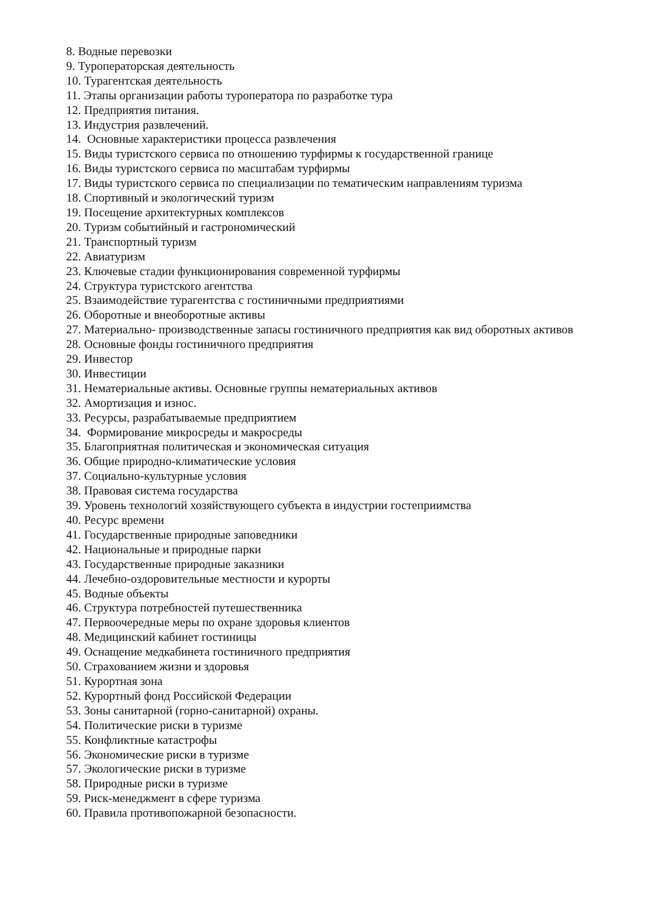8. Водные перевозки
9. Туроператорская деятельность
10. Турагентская деятельность
11. Этапы организации работы туроператора по разработке тура
12. Предприятия питания.
13. Индустрия развлечений.
14. Основные характеристики процесса развлечения
15. Виды туристского сервиса по отношению турфирмы к государственной границе
16. Виды туристского сервиса по масштабам турфирмы
17. Виды туристского сервиса по специализации по тематическим направлениям туризма
18. Спортивный и экологический туризм
19. Посещение архитектурных комплексов
20. Туризм событийный и гастрономический
21. Транспортный туризм
22. Авиатуризм
23. Ключевые стадии функционирования современной турфирмы
24. Структура туристского агентства
25. Взаимодействие турагентства с гостиничными предприятиями
26. Оборотные и внеоборотные активы
27. Материально- производственные запасы гостиничного предприятия как вид оборотных активов
28. Основные фонды гостиничного предприятия
29. Инвестор
30. Инвестиции
31. Нематериальные активы. Основные группы нематериальных активов
32. Амортизация и износ.
33. Ресурсы, разрабатываемые предприятием
34. Формирование микросреды и макросреды
35. Благоприятная политическая и экономическая ситуация
36. Общие природно-климатические условия
37. Социально-культурные условия
38. Правовая система государства
39. Уровень технологий хозяйствующего субъекта в индустрии гостеприимства
40. Ресурс времени
41. Государственные природные заповедники
42. Национальные и природные парки
43. Государственные природные заказники
44. Лечебно-оздоровительные местности и курорты
45. Водные объекты
46. Структура потребностей путешественника
47. Первоочередные меры по охране здоровья клиентов
48. Медицинский кабинет гостиницы
49. Оснащение медкабинета гостиничного предприятия
50. Страхованием жизни и здоровья
51. Курортная зона
52. Курортный фонд Российской Федерации
53. Зоны санитарной (горно-санитарной) охраны.
54. Политические риски в туризме
55. Конфликтные катастрофы
56. Экономические риски в туризме
57. Экологические риски в туризме
58. Природные риски в туризме
59. Риск-менеджмент в сфере туризма
60. Правила противопожарной безопасности.